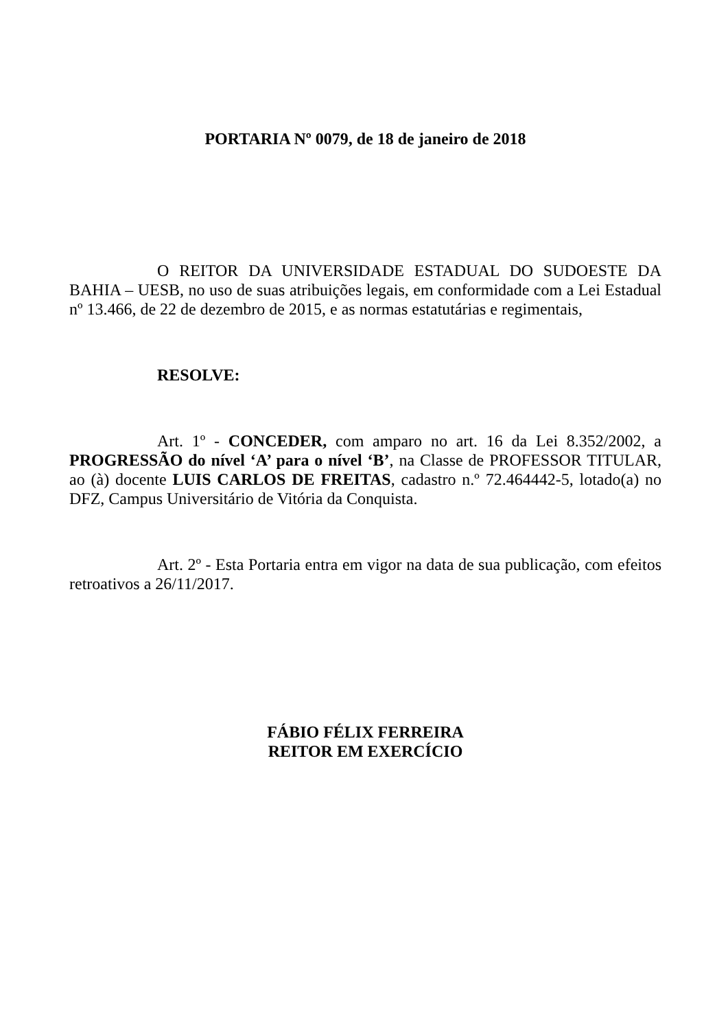PORTARIA Nº 0079, de 18 de janeiro de 2018
O REITOR DA UNIVERSIDADE ESTADUAL DO SUDOESTE DA BAHIA – UESB, no uso de suas atribuições legais, em conformidade com a Lei Estadual nº 13.466, de 22 de dezembro de 2015, e as normas estatutárias e regimentais,
RESOLVE:
Art. 1º - CONCEDER, com amparo no art. 16 da Lei 8.352/2002, a PROGRESSÃO do nível ‘A’ para o nível ‘B’, na Classe de PROFESSOR TITULAR, ao (à) docente LUIS CARLOS DE FREITAS, cadastro n.º 72.464442-5, lotado(a) no DFZ, Campus Universitário de Vitória da Conquista.
Art. 2º - Esta Portaria entra em vigor na data de sua publicação, com efeitos retroativos a 26/11/2017.
FÁBIO FÉLIX FERREIRA
REITOR EM EXERCÍCIO